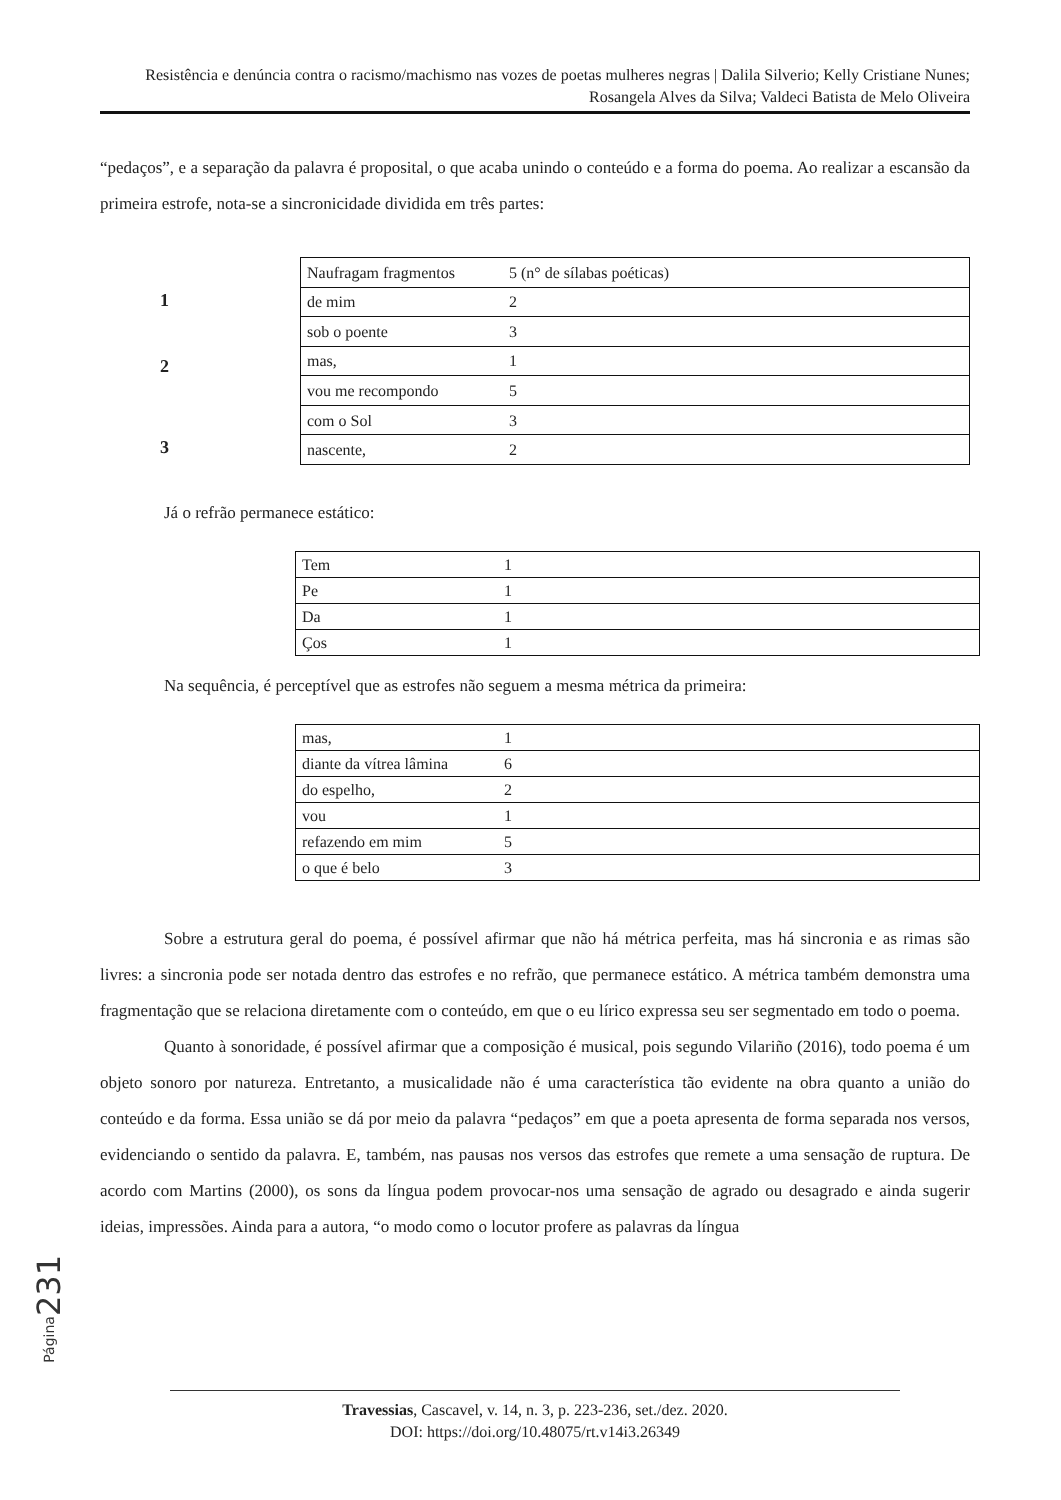Resistência e denúncia contra o racismo/machismo nas vozes de poetas mulheres negras | Dalila Silverio; Kelly Cristiane Nunes; Rosangela Alves da Silva; Valdeci Batista de Melo Oliveira
“pedaços”, e a separação da palavra é proposital, o que acaba unindo o conteúdo e a forma do poema. Ao realizar a escansão da primeira estrofe, nota-se a sincronicidade dividida em três partes:
1
2
3
| Naufragam fragmentos | 5 (n° de sílabas poéticas) |
| de mim | 2 |
| sob o poente | 3 |
| mas, | 1 |
| vou me recompondo | 5 |
| com o Sol | 3 |
| nascente, | 2 |
Já o refrão permanece estático:
| Tem | 1 |
| Pe | 1 |
| Da | 1 |
| Ços | 1 |
Na sequência, é perceptível que as estrofes não seguem a mesma métrica da primeira:
| mas, | 1 |
| diante da vítrea lâmina | 6 |
| do espelho, | 2 |
| vou | 1 |
| refazendo em mim | 5 |
| o que é belo | 3 |
Sobre a estrutura geral do poema, é possível afirmar que não há métrica perfeita, mas há sincronia e as rimas são livres: a sincronia pode ser notada dentro das estrofes e no refrão, que permanece estático. A métrica também demonstra uma fragmentação que se relaciona diretamente com o conteúdo, em que o eu lírico expressa seu ser segmentado em todo o poema.
Quanto à sonoridade, é possível afirmar que a composição é musical, pois segundo Vilariño (2016), todo poema é um objeto sonoro por natureza. Entretanto, a musicalidade não é uma característica tão evidente na obra quanto a união do conteúdo e da forma. Essa união se dá por meio da palavra “pedaços” em que a poeta apresenta de forma separada nos versos, evidenciando o sentido da palavra. E, também, nas pausas nos versos das estrofes que remete a uma sensação de ruptura. De acordo com Martins (2000), os sons da língua podem provocar-nos uma sensação de agrado ou desagrado e ainda sugerir ideias, impressões. Ainda para a autora, “o modo como o locutor profere as palavras da língua
Página 231
Travessias, Cascavel, v. 14, n. 3, p. 223-236, set./dez. 2020.
DOI: https://doi.org/10.48075/rt.v14i3.26349